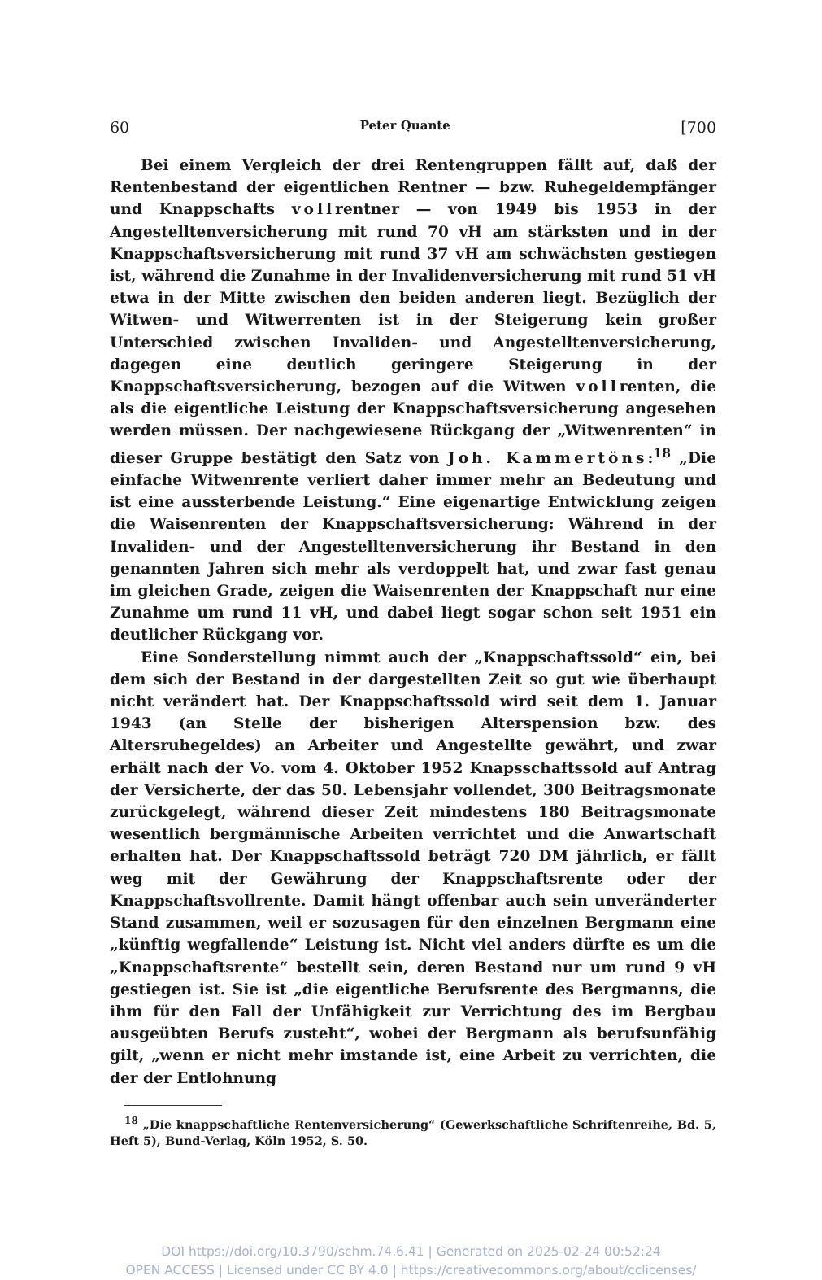60 Peter Quante [700
Bei einem Vergleich der drei Rentengruppen fällt auf, daß der Rentenbestand der eigentlichen Rentner — bzw. Ruhegeldempfänger und Knappschafts vollrentner — von 1949 bis 1953 in der Angestelltenversicherung mit rund 70 vH am stärksten und in der Knappschaftsversicherung mit rund 37 vH am schwächsten gestiegen ist, während die Zunahme in der Invalidenversicherung mit rund 51 vH etwa in der Mitte zwischen den beiden anderen liegt. Bezüglich der Witwen- und Witwerrenten ist in der Steigerung kein großer Unterschied zwischen Invaliden- und Angestelltenversicherung, dagegen eine deutlich geringere Steigerung in der Knappschaftsversicherung, bezogen auf die Witwen vollrenten, die als die eigentliche Leistung der Knappschaftsversicherung angesehen werden müssen. Der nachgewiesene Rückgang der „Witwenrenten“ in dieser Gruppe bestätigt den Satz von Joh. Kammertöns:<sup>18</sup> „Die einfache Witwenrente verliert daher immer mehr an Bedeutung und ist eine aussterbende Leistung.“ Eine eigenartige Entwicklung zeigen die Waisenrenten der Knappschaftsversicherung: Während in der Invaliden- und der Angestelltenversicherung ihr Bestand in den genannten Jahren sich mehr als verdoppelt hat, und zwar fast genau im gleichen Grade, zeigen die Waisenrenten der Knappschaft nur eine Zunahme um rund 11 vH, und dabei liegt sogar schon seit 1951 ein deutlicher Rückgang vor.
Eine Sonderstellung nimmt auch der „Knappschaftssold“ ein, bei dem sich der Bestand in der dargestellten Zeit so gut wie überhaupt nicht verändert hat. Der Knappschaftssold wird seit dem 1. Januar 1943 (an Stelle der bisherigen Alterspension bzw. des Altersruhegeldes) an Arbeiter und Angestellte gewährt, und zwar erhält nach der Vo. vom 4. Oktober 1952 Knapsschaftssold auf Antrag der Versicherte, der das 50. Lebensjahr vollendet, 300 Beitragsmonate zurückgelegt, während dieser Zeit mindestens 180 Beitragsmonate wesentlich bergmännische Arbeiten verrichtet und die Anwartschaft erhalten hat. Der Knappschaftssold beträgt 720 DM jährlich, er fällt weg mit der Gewährung der Knappschaftsrente oder der Knappschaftsvollrente. Damit hängt offenbar auch sein unveränderter Stand zusammen, weil er sozusagen für den einzelnen Bergmann eine „künftig wegfallende“ Leistung ist. Nicht viel anders dürfte es um die „Knappschaftsrente“ bestellt sein, deren Bestand nur um rund 9 vH gestiegen ist. Sie ist „die eigentliche Berufsrente des Bergmanns, die ihm für den Fall der Unfähigkeit zur Verrichtung des im Bergbau ausgeübten Berufs zusteht“, wobei der Bergmann als berufsunfähig gilt, „wenn er nicht mehr imstande ist, eine Arbeit zu verrichten, die der der Entlohnung
<sup>18</sup> „Die knappschaftliche Rentenversicherung“ (Gewerkschaftliche Schriftenreihe, Bd. 5, Heft 5), Bund-Verlag, Köln 1952, S. 50.
DOI https://doi.org/10.3790/schm.74.6.41 | Generated on 2025-02-24 00:52:24
OPEN ACCESS | Licensed under CC BY 4.0 | https://creativecommons.org/about/cclicenses/